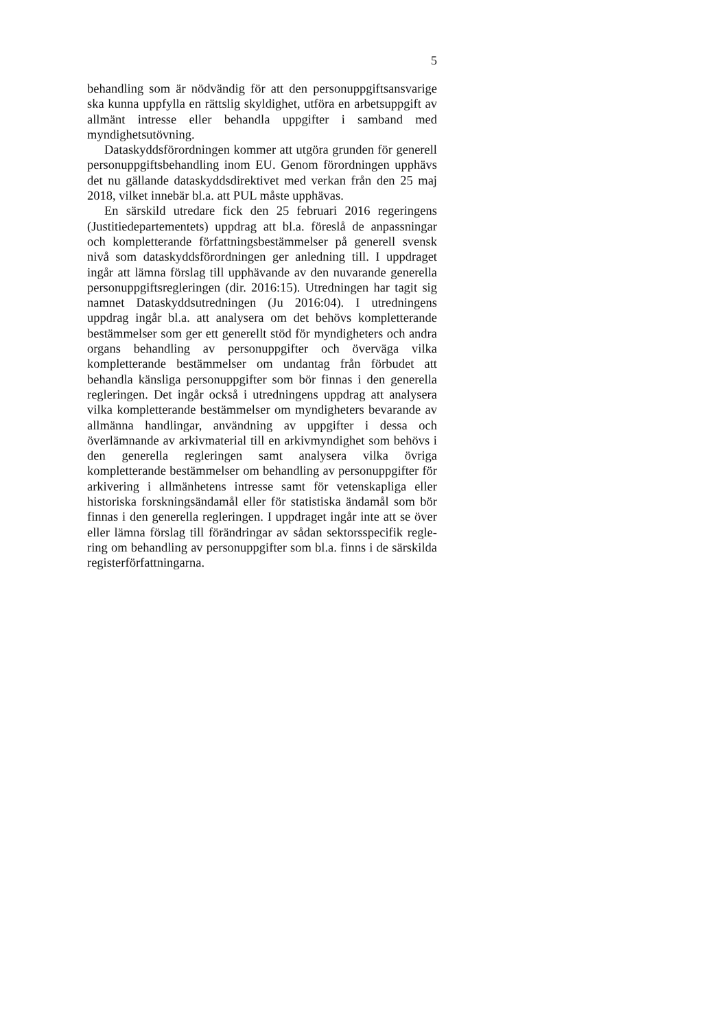5
behandling som är nödvändig för att den personuppgifts­ansvarige ska kunna uppfylla en rättslig skyldighet, utföra en arbetsuppgift av allmänt intresse eller behandla uppgifter i samband med myndighetsutövning.
Dataskyddsförordningen kommer att utgöra grunden för generell personuppgiftsbehandling inom EU. Genom förord­ningen upphävs det nu gällande dataskyddsdirektivet med verkan från den 25 maj 2018, vilket innebär bl.a. att PUL måste upphävas.
En särskild utredare fick den 25 februari 2016 regeringens (Justitiedepartementets) uppdrag att bl.a. föreslå de anpass­ningar och kompletterande författningsbestämmelser på gene­rell svensk nivå som dataskyddsförordningen ger anledning till. I uppdraget ingår att lämna förslag till upphävande av den nu­varande generella personuppgiftsregleringen (dir. 2016:15). Utredningen har tagit sig namnet Dataskyddsutredningen (Ju 2016:04). I utredningens uppdrag ingår bl.a. att analysera om det behövs kompletterande bestämmelser som ger ett gene­rellt stöd för myndigheters och andra organs behandling av personuppgifter och överväga vilka kompletterande bestämmel­ser om undantag från förbudet att behandla känsliga personupp­gifter som bör finnas i den generella regleringen. Det ingår också i utredningens uppdrag att analysera vilka kompletterande bestämmelser om myndigheters bevarande av allmänna hand­lingar, användning av uppgifter i dessa och överlämnande av arkivmaterial till en arkivmyndighet som behövs i den generella regleringen samt analysera vilka övriga kompletterande bestäm­melser om behandling av personuppgifter för arkivering i all­mänhetens intresse samt för vetenskapliga eller historiska forskningsändamål eller för statistiska ändamål som bör finnas i den generella regleringen. I uppdraget ingår inte att se över eller lämna förslag till förändringar av sådan sektorsspecifik regle­ring om behandling av personuppgifter som bl.a. finns i de särskilda registerförfattningarna.